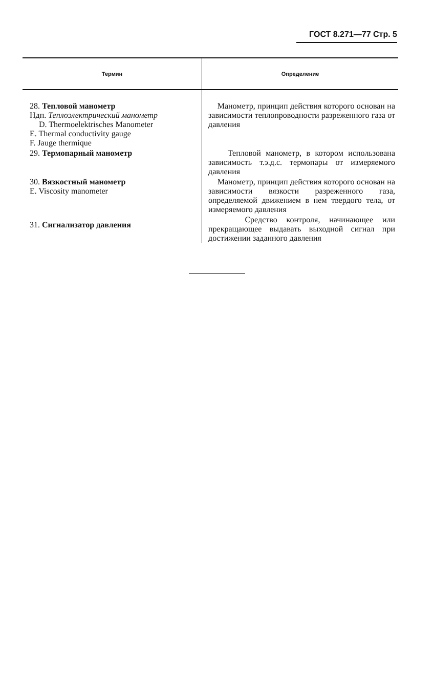ГОСТ 8.271—77 Стр. 5
| Термин | Определение |
| --- | --- |
| 28. Тепловой манометр Ндп. Теплоэлектрический манометр D. Thermoelektrisches Manometer E. Thermal conductivity gauge F. Jauge thermique | Манометр, принцип действия которого основан на зависимости теплопроводности разреженного газа от давления |
| 29. Термопарный манометр | Тепловой манометр, в котором использована зависимость т.э.д.с. термопары от измеряемого давления |
| 30. Вязкостный манометр E. Viscosity manometer | Манометр, принцип действия которого основан на зависимости вязкости разреженного газа, определяемой движением в нем твердого тела, от измеряемого давления |
| 31. Сигнализатор давления | Средство контроля, начинающее или прекращающее выдавать выходной сигнал при достижении заданного давления |